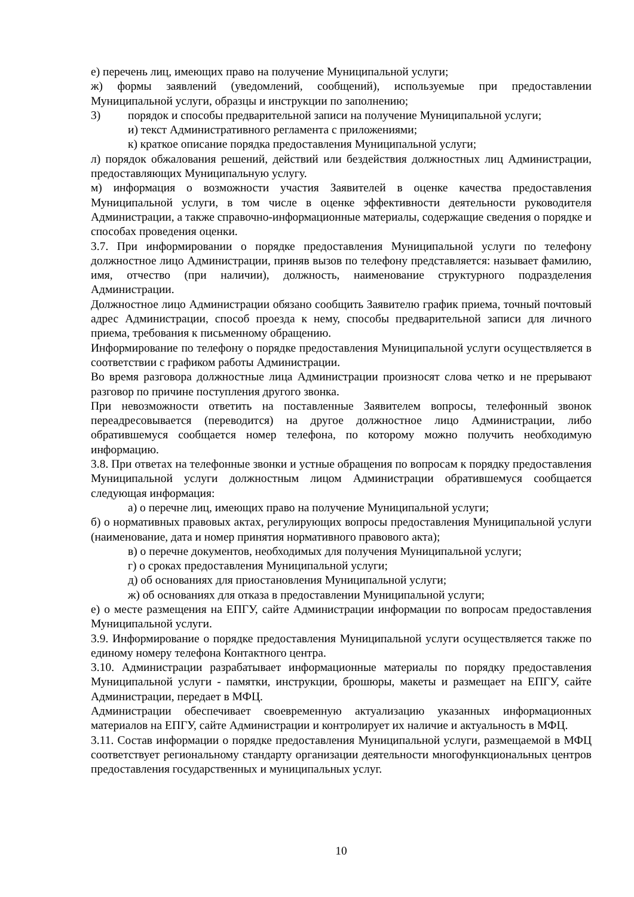е) перечень лиц, имеющих право на получение Муниципальной услуги;
ж) формы заявлений (уведомлений, сообщений), используемые при предоставлении Муниципальной услуги, образцы и инструкции по заполнению;
3) порядок и способы предварительной записи на получение Муниципальной услуги;
и) текст Административного регламента с приложениями;
к) краткое описание порядка предоставления Муниципальной услуги;
л) порядок обжалования решений, действий или бездействия должностных лиц Администрации, предоставляющих Муниципальную услугу.
м) информация о возможности участия Заявителей в оценке качества предоставления Муниципальной услуги, в том числе в оценке эффективности деятельности руководителя Администрации, а также справочно-информационные материалы, содержащие сведения о порядке и способах проведения оценки.
3.7. При информировании о порядке предоставления Муниципальной услуги по телефону должностное лицо Администрации, приняв вызов по телефону представляется: называет фамилию, имя, отчество (при наличии), должность, наименование структурного подразделения Администрации.
Должностное лицо Администрации обязано сообщить Заявителю график приема, точный почтовый адрес Администрации, способ проезда к нему, способы предварительной записи для личного приема, требования к письменному обращению.
Информирование по телефону о порядке предоставления Муниципальной услуги осуществляется в соответствии с графиком работы Администрации.
Во время разговора должностные лица Администрации произносят слова четко и не прерывают разговор по причине поступления другого звонка.
При невозможности ответить на поставленные Заявителем вопросы, телефонный звонок переадресовывается (переводится) на другое должностное лицо Администрации, либо обратившемуся сообщается номер телефона, по которому можно получить необходимую информацию.
3.8. При ответах на телефонные звонки и устные обращения по вопросам к порядку предоставления Муниципальной услуги должностным лицом Администрации обратившемуся сообщается следующая информация:
а) о перечне лиц, имеющих право на получение Муниципальной услуги;
б) о нормативных правовых актах, регулирующих вопросы предоставления Муниципальной услуги (наименование, дата и номер принятия нормативного правового акта);
в) о перечне документов, необходимых для получения Муниципальной услуги;
г) о сроках предоставления Муниципальной услуги;
д) об основаниях для приостановления Муниципальной услуги;
ж) об основаниях для отказа в предоставлении Муниципальной услуги;
е) о месте размещения на ЕПГУ, сайте Администрации информации по вопросам предоставления Муниципальной услуги.
3.9. Информирование о порядке предоставления Муниципальной услуги осуществляется также по единому номеру телефона Контактного центра.
3.10. Администрации разрабатывает информационные материалы по порядку предоставления Муниципальной услуги - памятки, инструкции, брошюры, макеты и размещает на ЕПГУ, сайте Администрации, передает в МФЦ.
Администрации обеспечивает своевременную актуализацию указанных информационных материалов на ЕПГУ, сайте Администрации и контролирует их наличие и актуальность в МФЦ.
3.11. Состав информации о порядке предоставления Муниципальной услуги, размещаемой в МФЦ соответствует региональному стандарту организации деятельности многофункциональных центров предоставления государственных и муниципальных услуг.
10